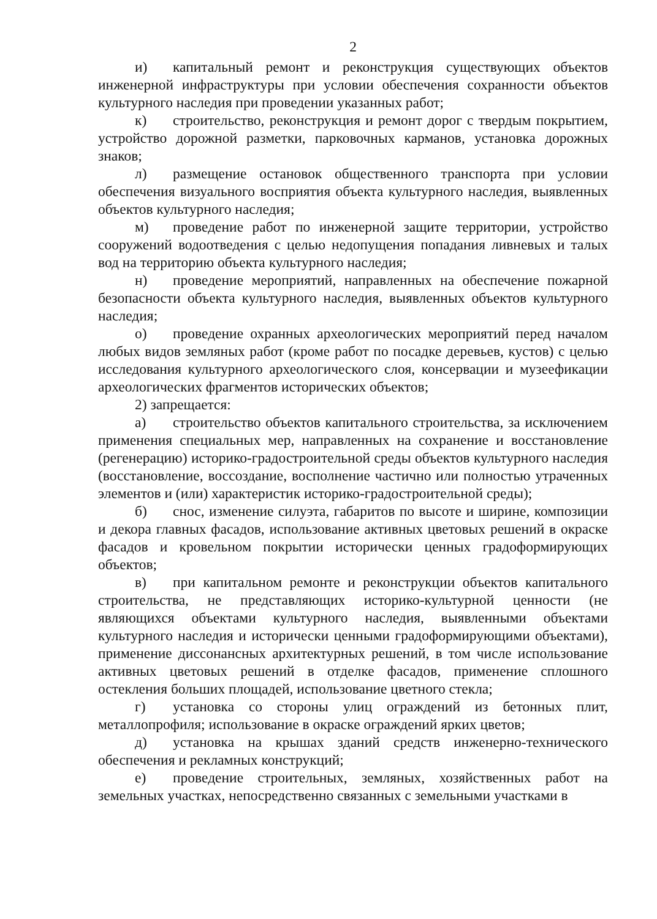2
и) капитальный ремонт и реконструкция существующих объектов инженерной инфраструктуры при условии обеспечения сохранности объектов культурного наследия при проведении указанных работ;
к) строительство, реконструкция и ремонт дорог с твердым покрытием, устройство дорожной разметки, парковочных карманов, установка дорожных знаков;
л) размещение остановок общественного транспорта при условии обеспечения визуального восприятия объекта культурного наследия, выявленных объектов культурного наследия;
м) проведение работ по инженерной защите территории, устройство сооружений водоотведения с целью недопущения попадания ливневых и талых вод на территорию объекта культурного наследия;
н) проведение мероприятий, направленных на обеспечение пожарной безопасности объекта культурного наследия, выявленных объектов культурного наследия;
о) проведение охранных археологических мероприятий перед началом любых видов земляных работ (кроме работ по посадке деревьев, кустов) с целью исследования культурного археологического слоя, консервации и музеефикации археологических фрагментов исторических объектов;
2) запрещается:
а) строительство объектов капитального строительства, за исключением применения специальных мер, направленных на сохранение и восстановление (регенерацию) историко-градостроительной среды объектов культурного наследия (восстановление, воссоздание, восполнение частично или полностью утраченных элементов и (или) характеристик историко-градостроительной среды);
б) снос, изменение силуэта, габаритов по высоте и ширине, композиции и декора главных фасадов, использование активных цветовых решений в окраске фасадов и кровельном покрытии исторически ценных градоформирующих объектов;
в) при капитальном ремонте и реконструкции объектов капитального строительства, не представляющих историко-культурной ценности (не являющихся объектами культурного наследия, выявленными объектами культурного наследия и исторически ценными градоформирующими объектами), применение диссонансных архитектурных решений, в том числе использование активных цветовых решений в отделке фасадов, применение сплошного остекления больших площадей, использование цветного стекла;
г) установка со стороны улиц ограждений из бетонных плит, металлопрофиля; использование в окраске ограждений ярких цветов;
д) установка на крышах зданий средств инженерно-технического обеспечения и рекламных конструкций;
е) проведение строительных, земляных, хозяйственных работ на земельных участках, непосредственно связанных с земельными участками в